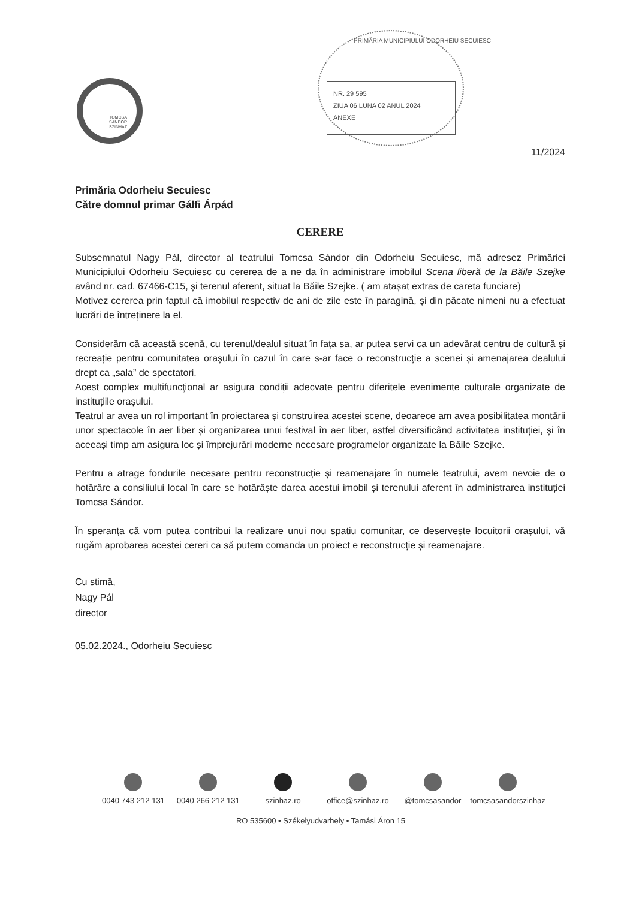TOMCSA
SÁNDOR
SZÍNHÁZ
PRIMĂRIA MUNICIPIULUI ODORHEIU SECUIESC
NR. 29 595
ZIUA 06 LUNA 02 ANUL 2024
ANEXE
11/2024
Primăria Odorheiu Secuiesc
Către domnul primar Gálfi Árpád
CERERE
Subsemnatul Nagy Pál, director al teatrului Tomcsa Sándor din Odorheiu Secuiesc, mă adresez Primăriei Municipiului Odorheiu Secuiesc cu cererea de a ne da în administrare imobilul Scena liberă de la Băile Szejke având nr. cad. 67466-C15, și terenul aferent, situat la Băile Szejke. ( am atașat extras de careta funciare)
Motivez cererea prin faptul că imobilul respectiv de ani de zile este în paragină, și din păcate nimeni nu a efectuat lucrări de întreținere la el.
Considerăm că această scenă, cu terenul/dealul situat în fața sa, ar putea servi ca un adevărat centru de cultură și recreație pentru comunitatea orașului în cazul în care s-ar face o reconstrucție a scenei și amenajarea dealului drept ca „sala” de spectatori.
Acest complex multifuncțional ar asigura condiții adecvate pentru diferitele evenimente culturale organizate de instituțiile orașului.
Teatrul ar avea un rol important în proiectarea și construirea acestei scene, deoarece am avea posibilitatea montării unor spectacole în aer liber și organizarea unui festival în aer liber, astfel diversificând activitatea instituției, și în aceeași timp am asigura loc și împrejurări moderne necesare programelor organizate la Băile Szejke.
Pentru a atrage fondurile necesare pentru reconstrucție și reamenajare în numele teatrului, avem nevoie de o hotărâre a consiliului local în care se hotărăște darea acestui imobil și terenului aferent în administrarea instituției Tomcsa Sándor.
În speranța că vom putea contribui la realizare unui nou spațiu comunitar, ce deservește locuitorii orașului, vă rugăm aprobarea acestei cereri ca să putem comanda un proiect e reconstrucție și reamenajare.
Cu stimă,
Nagy Pál
director
05.02.2024., Odorheiu Secuiesc
0040 743 212 131 0040 266 212 131 szinhaz.ro office@szinhaz.ro @tomcsasandor tomcsasandorszinhaz
RO 535600 • Székelyudvarhely • Tamási Áron 15